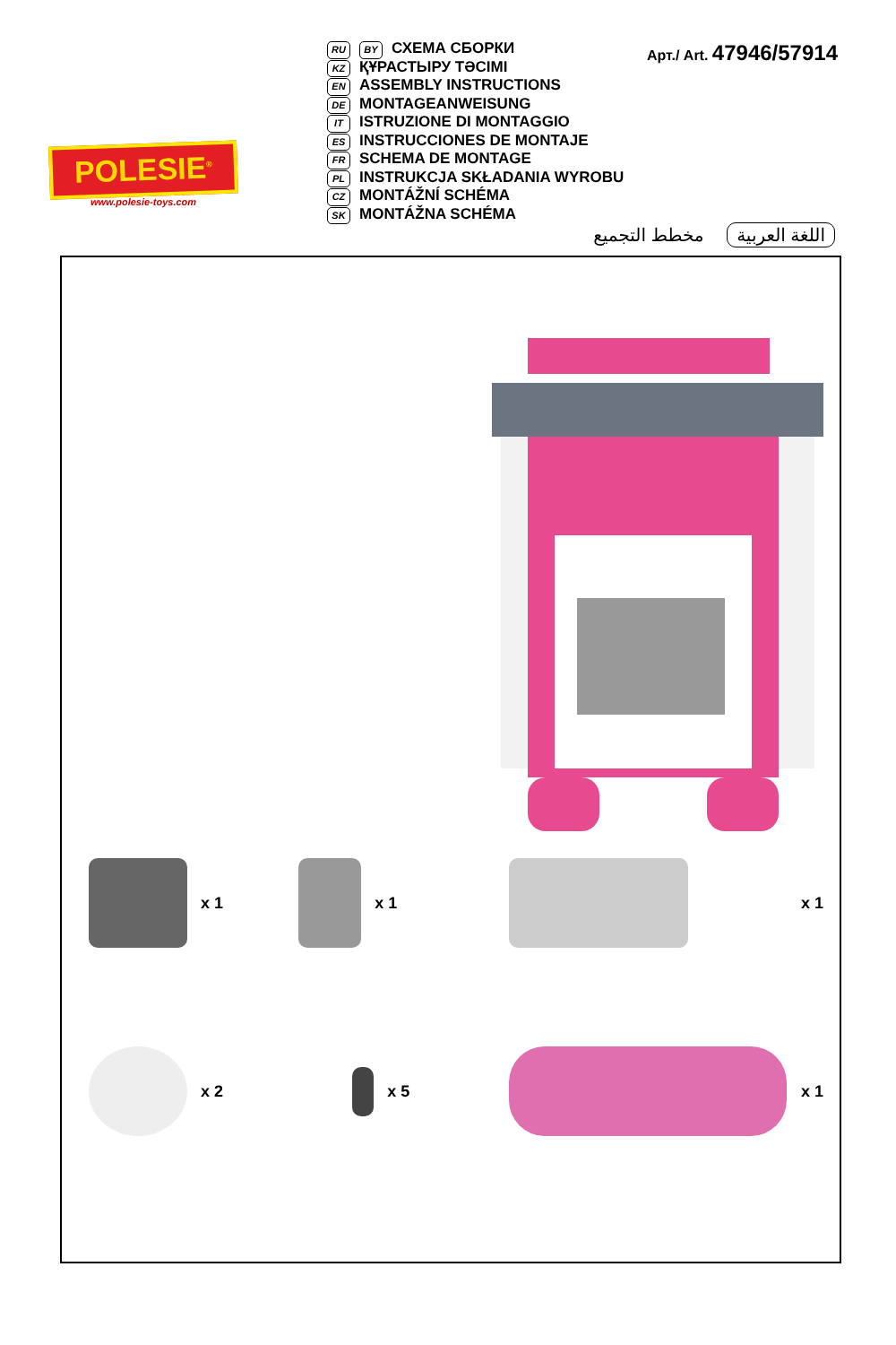POLESIE<sup>®</sup>
www.polesie-toys.com
RU BY СХЕМА СБОРКИ
KZ ҚҰРАСТЫРУ ТӘСІМІ
EN ASSEMBLY INSTRUCTIONS
DE MONTAGEANWEISUNG
IT ISTRUZIONE DI MONTAGGIO
ES INSTRUCCIONES DE MONTAJE
FR SCHEMA DE MONTAGE
PL INSTRUKCJA SKŁADANIA WYROBU
CZ MONTÁŽNÍ SCHÉMA
SK MONTÁŽNA SCHÉMA
Арт./ Art. 47946/57914
اللغة العربية مخطط التجميع
x 1
x 1
x 1
x 2
x 5
x 1